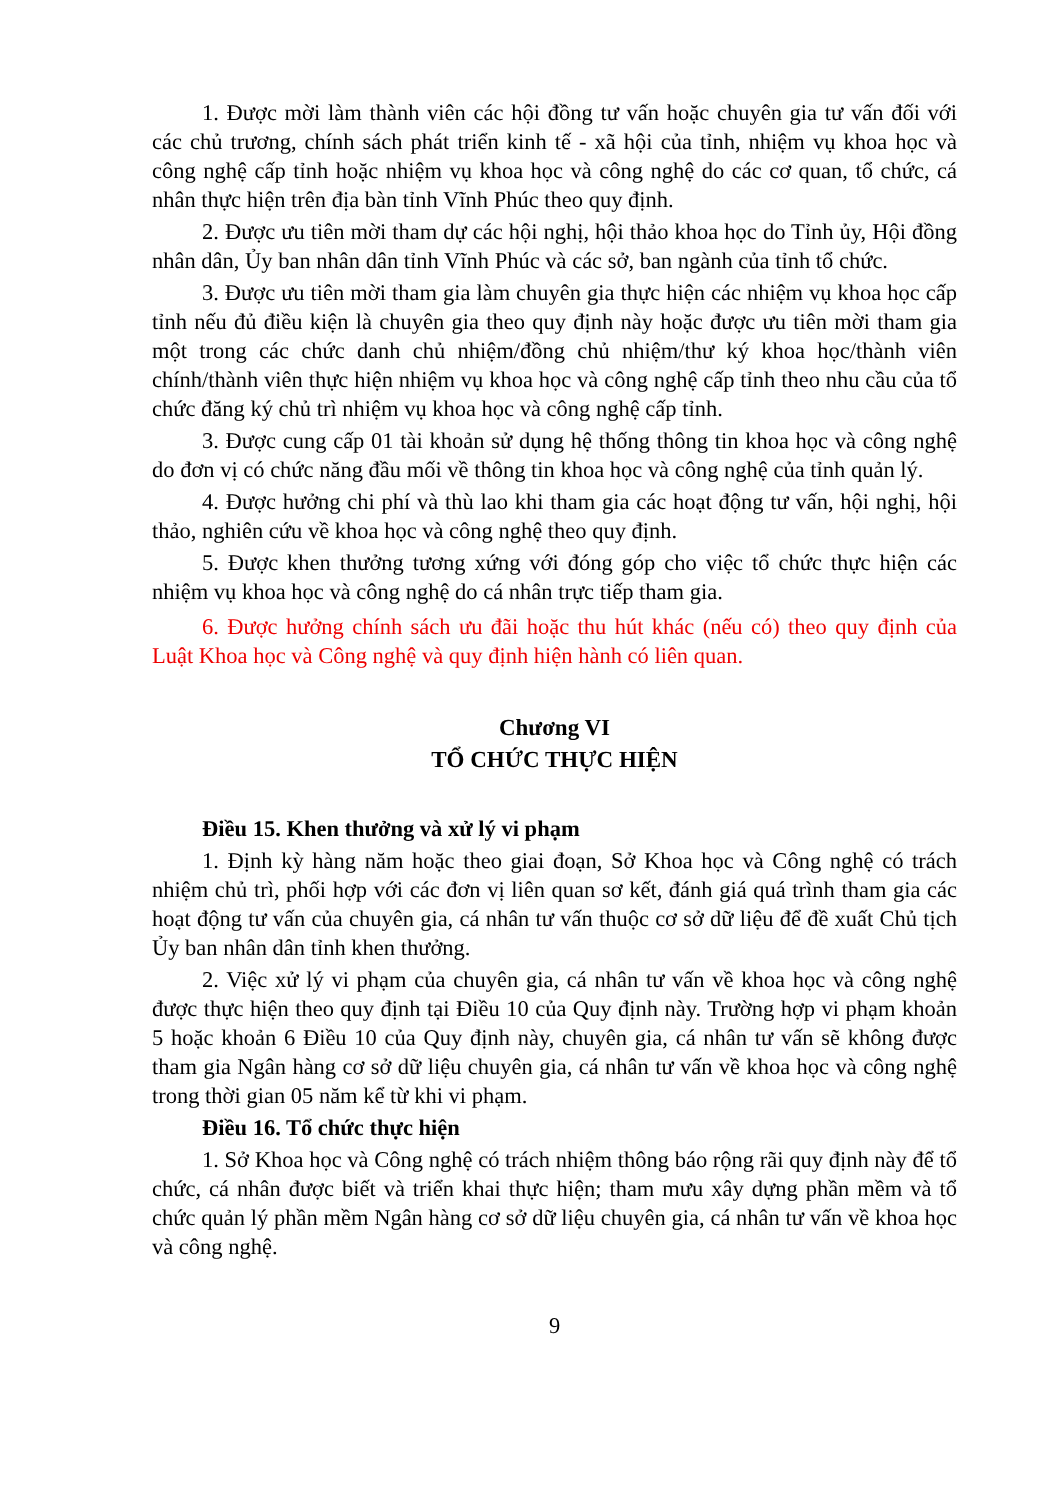1. Được mời làm thành viên các hội đồng tư vấn hoặc chuyên gia tư vấn đối với các chủ trương, chính sách phát triển kinh tế - xã hội của tỉnh, nhiệm vụ khoa học và công nghệ cấp tỉnh hoặc nhiệm vụ khoa học và công nghệ do các cơ quan, tổ chức, cá nhân thực hiện trên địa bàn tỉnh Vĩnh Phúc theo quy định.
2. Được ưu tiên mời tham dự các hội nghị, hội thảo khoa học do Tỉnh ủy, Hội đồng nhân dân, Ủy ban nhân dân tỉnh Vĩnh Phúc và các sở, ban ngành của tỉnh tổ chức.
3. Được ưu tiên mời tham gia làm chuyên gia thực hiện các nhiệm vụ khoa học cấp tỉnh nếu đủ điều kiện là chuyên gia theo quy định này hoặc được ưu tiên mời tham gia một trong các chức danh chủ nhiệm/đồng chủ nhiệm/thư ký khoa học/thành viên chính/thành viên thực hiện nhiệm vụ khoa học và công nghệ cấp tỉnh theo nhu cầu của tổ chức đăng ký chủ trì nhiệm vụ khoa học và công nghệ cấp tỉnh.
3. Được cung cấp 01 tài khoản sử dụng hệ thống thông tin khoa học và công nghệ do đơn vị có chức năng đầu mối về thông tin khoa học và công nghệ của tỉnh quản lý.
4. Được hưởng chi phí và thù lao khi tham gia các hoạt động tư vấn, hội nghị, hội thảo, nghiên cứu về khoa học và công nghệ theo quy định.
5. Được khen thưởng tương xứng với đóng góp cho việc tổ chức thực hiện các nhiệm vụ khoa học và công nghệ do cá nhân trực tiếp tham gia.
6. Được hưởng chính sách ưu đãi hoặc thu hút khác (nếu có) theo quy định của Luật Khoa học và Công nghệ và quy định hiện hành có liên quan.
Chương VI
TỔ CHỨC THỰC HIỆN
Điều 15. Khen thưởng và xử lý vi phạm
1. Định kỳ hàng năm hoặc theo giai đoạn, Sở Khoa học và Công nghệ có trách nhiệm chủ trì, phối hợp với các đơn vị liên quan sơ kết, đánh giá quá trình tham gia các hoạt động tư vấn của chuyên gia, cá nhân tư vấn thuộc cơ sở dữ liệu để đề xuất Chủ tịch Ủy ban nhân dân tỉnh khen thưởng.
2. Việc xử lý vi phạm của chuyên gia, cá nhân tư vấn về khoa học và công nghệ được thực hiện theo quy định tại Điều 10 của Quy định này. Trường hợp vi phạm khoản 5 hoặc khoản 6 Điều 10 của Quy định này, chuyên gia, cá nhân tư vấn sẽ không được tham gia Ngân hàng cơ sở dữ liệu chuyên gia, cá nhân tư vấn về khoa học và công nghệ trong thời gian 05 năm kể từ khi vi phạm.
Điều 16. Tổ chức thực hiện
1. Sở Khoa học và Công nghệ có trách nhiệm thông báo rộng rãi quy định này để tổ chức, cá nhân được biết và triển khai thực hiện; tham mưu xây dựng phần mềm và tổ chức quản lý phần mềm Ngân hàng cơ sở dữ liệu chuyên gia, cá nhân tư vấn về khoa học và công nghệ.
9